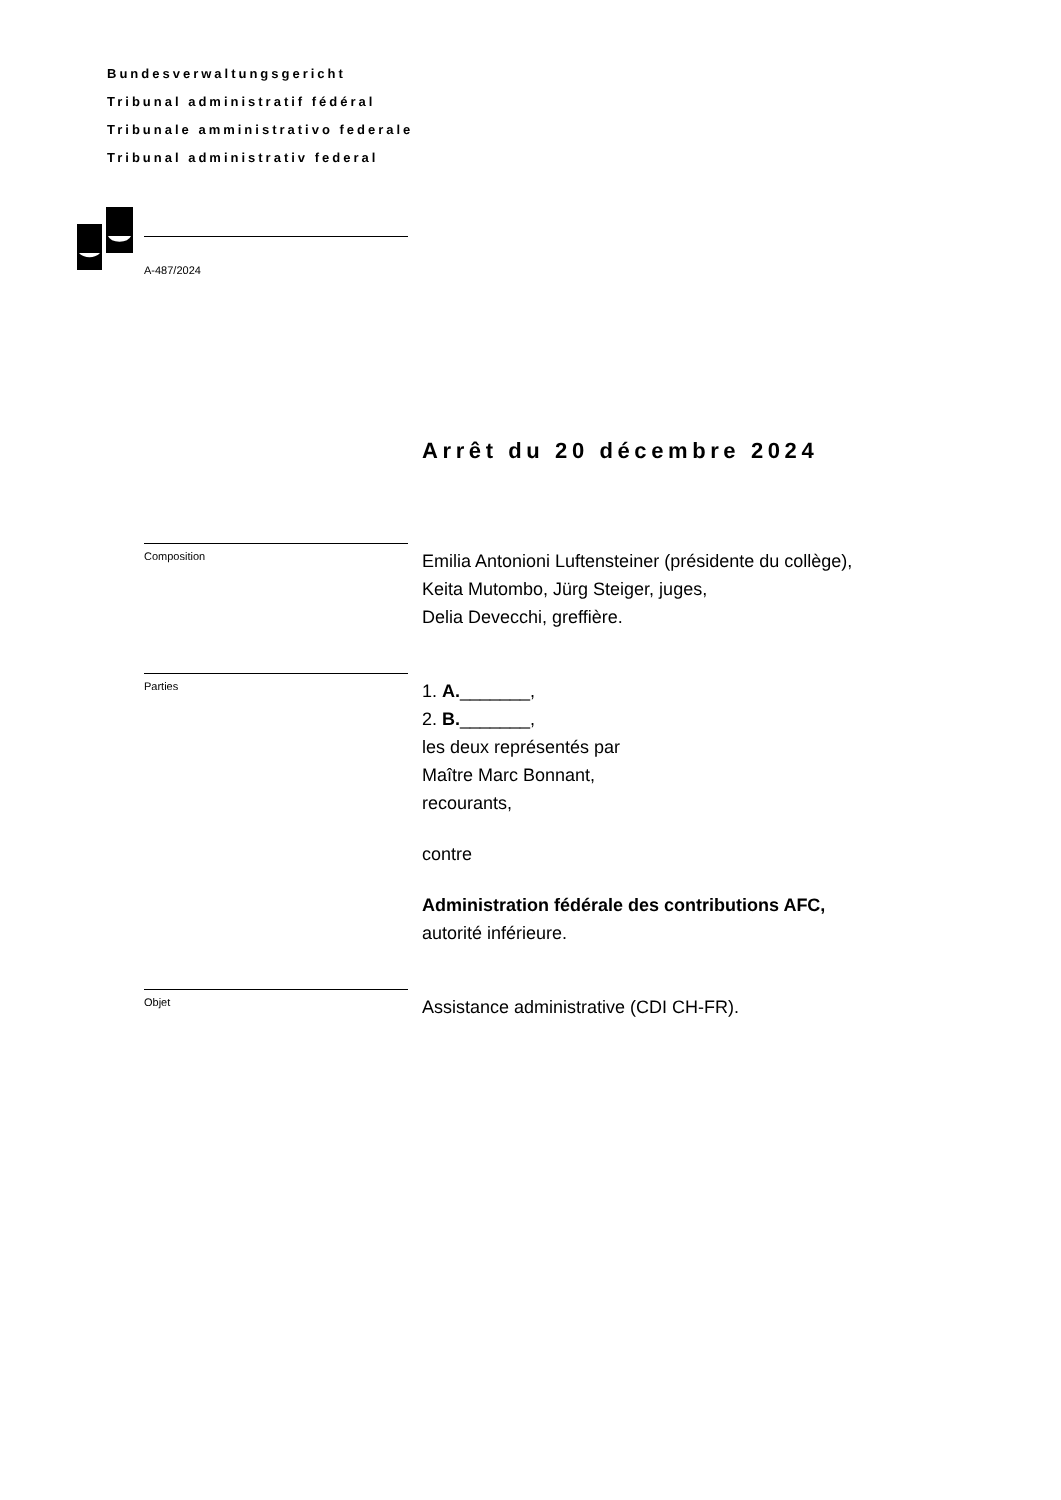Bundesverwaltungsgericht
Tribunal administratif fédéral
Tribunale amministrativo federale
Tribunal administrativ federal
A-487/2024
Arrêt du 20 décembre 2024
Composition
Emilia Antonioni Luftensteiner (présidente du collège),
Keita Mutombo, Jürg Steiger, juges,
Delia Devecchi, greffière.
Parties
1. A._______,
2. B._______,
les deux représentés par
Maître Marc Bonnant,
recourants,
contre
Administration fédérale des contributions AFC,
autorité inférieure.
Objet
Assistance administrative (CDI CH-FR).